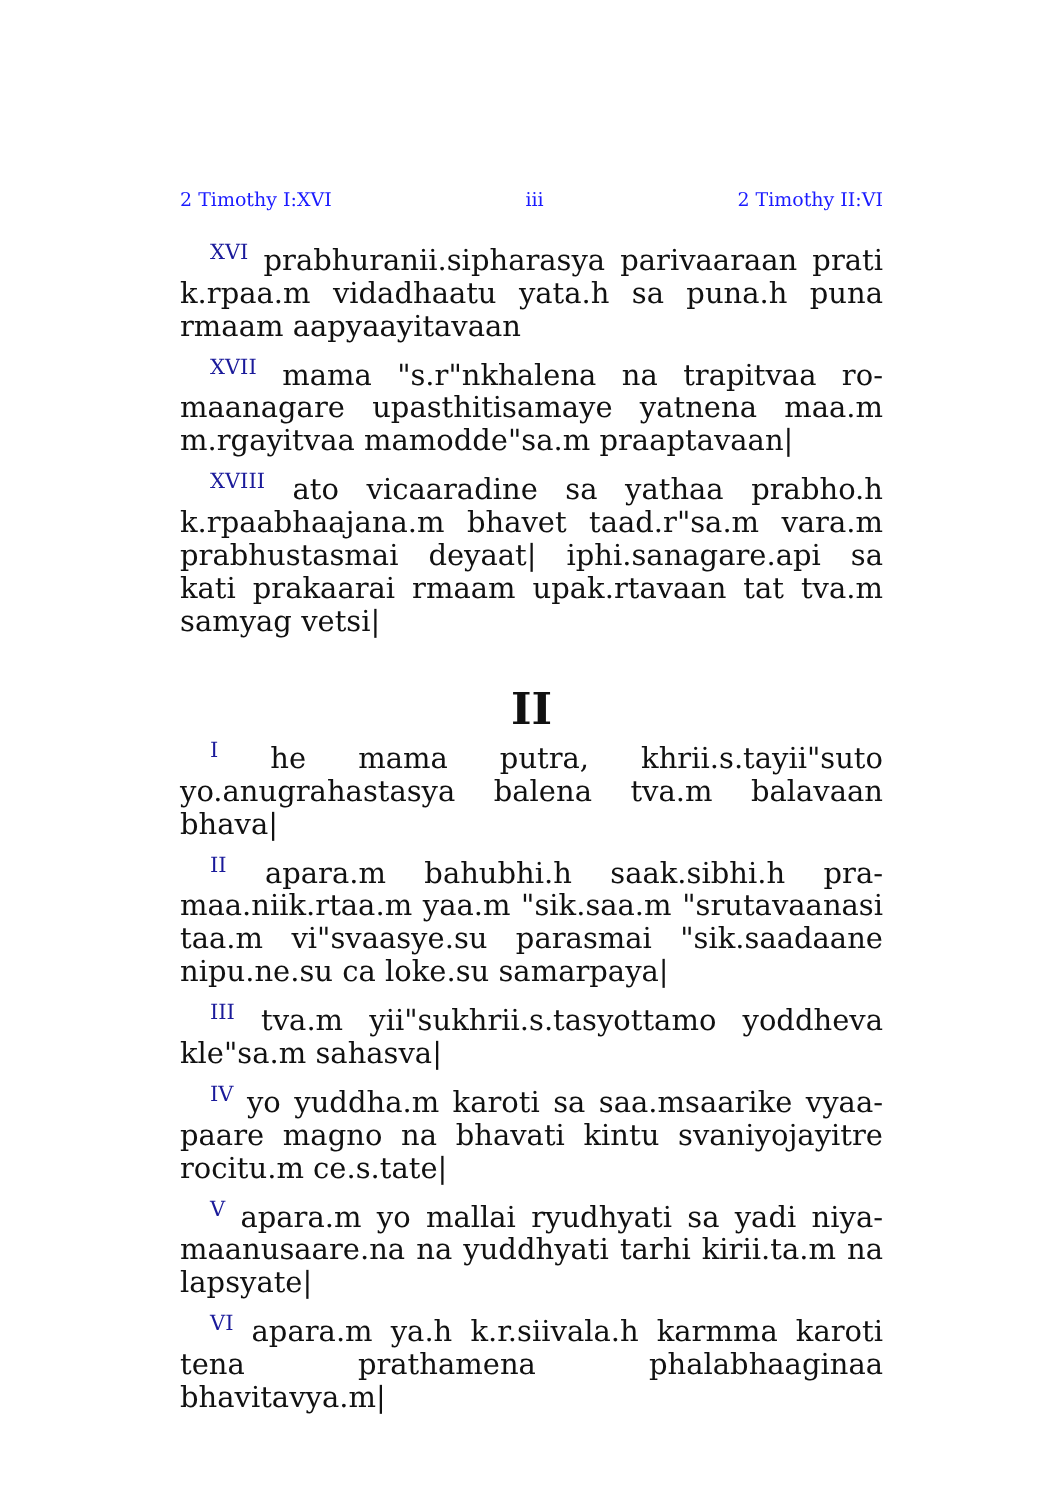2 Timothy I:XVI iii 2 Timothy II:VI
<sup>XVI</sup> prabhuranii.sipharasya parivaaraan prati k.rpaa.m vidadhaatu yata.h sa puna.h puna rmaam aapyaayitavaan
<sup>XVII</sup> mama "s.r"nkhalena na trapitvaa ro­maanagare upasthitisamaye yatnena maa.m m.rgayitvaa mamodde"sa.m praaptavaan|
<sup>XVIII</sup> ato vicaaradine sa yathaa prabho.h k.rpaabhaajana.m bhavet taad.r"sa.m vara.m prabhustasmai deyaat| iphi.sanagare.api sa kati prakaarai rmaam upak.rtavaan tat tva.m samyag vetsi|
II
<sup>I</sup> he mama putra, khrii.s.tayii"suto yo.anugrahastasya balena tva.m balavaan bhava|
<sup>II</sup> apara.m bahubhi.h saak.sibhi.h pra­maa.niik.rtaa.m yaa.m "sik.saa.m "srutavaanasi taa.m vi"svaasye.su parasmai "sik.saadaane nipu.ne.su ca loke.su samarpaya|
<sup>III</sup> tva.m yii"sukhrii.s.tasyottamo yoddheva kle"sa.m sahasva|
<sup>IV</sup> yo yuddha.m karoti sa saa.msaarike vyaa­paare magno na bhavati kintu svaniyojayitre rocitu.m ce.s.tate|
<sup>V</sup> apara.m yo mallai ryudhyati sa yadi niya­maanusaare.na na yuddhyati tarhi kirii.ta.m na lapsyate|
<sup>VI</sup> apara.m ya.h k.r.siivala.h karmma karoti tena prathamena phalabhaaginaa bhavitavya.m|